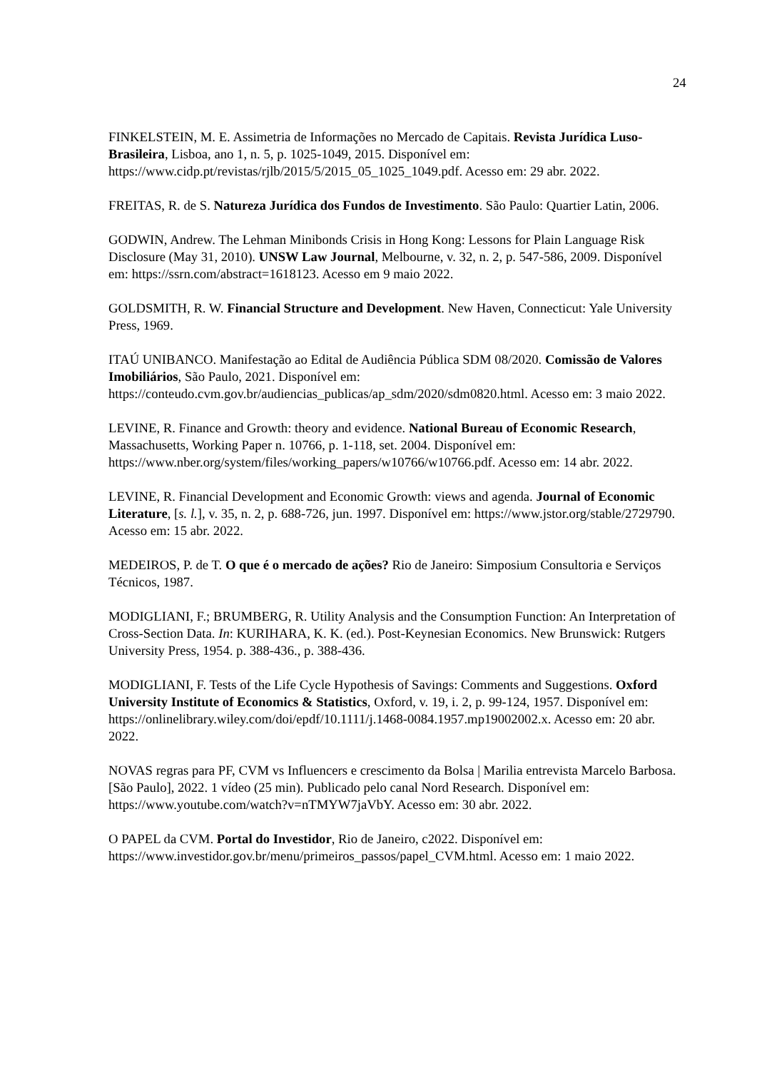24
FINKELSTEIN, M. E. Assimetria de Informações no Mercado de Capitais. Revista Jurídica Luso-Brasileira, Lisboa, ano 1, n. 5, p. 1025-1049, 2015. Disponível em: https://www.cidp.pt/revistas/rjlb/2015/5/2015_05_1025_1049.pdf. Acesso em: 29 abr. 2022.
FREITAS, R. de S. Natureza Jurídica dos Fundos de Investimento. São Paulo: Quartier Latin, 2006.
GODWIN, Andrew. The Lehman Minibonds Crisis in Hong Kong: Lessons for Plain Language Risk Disclosure (May 31, 2010). UNSW Law Journal, Melbourne, v. 32, n. 2, p. 547-586, 2009. Disponível em: https://ssrn.com/abstract=1618123. Acesso em 9 maio 2022.
GOLDSMITH, R. W. Financial Structure and Development. New Haven, Connecticut: Yale University Press, 1969.
ITAÚ UNIBANCO. Manifestação ao Edital de Audiência Pública SDM 08/2020. Comissão de Valores Imobiliários, São Paulo, 2021. Disponível em: https://conteudo.cvm.gov.br/audiencias_publicas/ap_sdm/2020/sdm0820.html. Acesso em: 3 maio 2022.
LEVINE, R. Finance and Growth: theory and evidence. National Bureau of Economic Research, Massachusetts, Working Paper n. 10766, p. 1-118, set. 2004. Disponível em: https://www.nber.org/system/files/working_papers/w10766/w10766.pdf. Acesso em: 14 abr. 2022.
LEVINE, R. Financial Development and Economic Growth: views and agenda. Journal of Economic Literature, [s. l.], v. 35, n. 2, p. 688-726, jun. 1997. Disponível em: https://www.jstor.org/stable/2729790. Acesso em: 15 abr. 2022.
MEDEIROS, P. de T. O que é o mercado de ações? Rio de Janeiro: Simposium Consultoria e Serviços Técnicos, 1987.
MODIGLIANI, F.; BRUMBERG, R. Utility Analysis and the Consumption Function: An Interpretation of Cross-Section Data. In: KURIHARA, K. K. (ed.). Post-Keynesian Economics. New Brunswick: Rutgers University Press, 1954. p. 388-436., p. 388-436.
MODIGLIANI, F. Tests of the Life Cycle Hypothesis of Savings: Comments and Suggestions. Oxford University Institute of Economics & Statistics, Oxford, v. 19, i. 2, p. 99-124, 1957. Disponível em: https://onlinelibrary.wiley.com/doi/epdf/10.1111/j.1468-0084.1957.mp19002002.x. Acesso em: 20 abr. 2022.
NOVAS regras para PF, CVM vs Influencers e crescimento da Bolsa | Marilia entrevista Marcelo Barbosa. [São Paulo], 2022. 1 vídeo (25 min). Publicado pelo canal Nord Research. Disponível em: https://www.youtube.com/watch?v=nTMYW7jaVbY. Acesso em: 30 abr. 2022.
O PAPEL da CVM. Portal do Investidor, Rio de Janeiro, c2022. Disponível em: https://www.investidor.gov.br/menu/primeiros_passos/papel_CVM.html. Acesso em: 1 maio 2022.